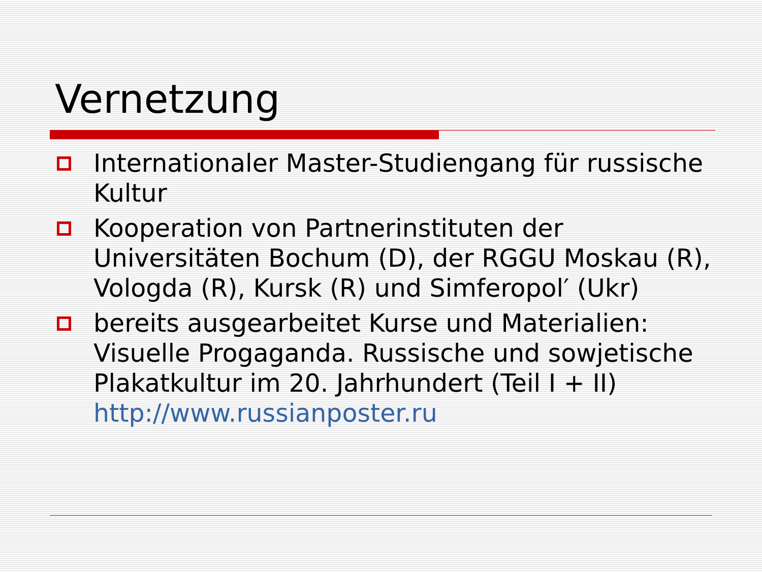Vernetzung
Internationaler Master-Studiengang für russische Kultur
Kooperation von Partnerinstituten der Universitäten Bochum (D), der RGGU Moskau (R), Vologda (R), Kursk (R) und Simferopol′ (Ukr)
bereits ausgearbeitet Kurse und Materialien: Visuelle Progaganda. Russische und sowjetische Plakatkultur im 20. Jahrhundert (Teil I + II) http://www.russianposter.ru